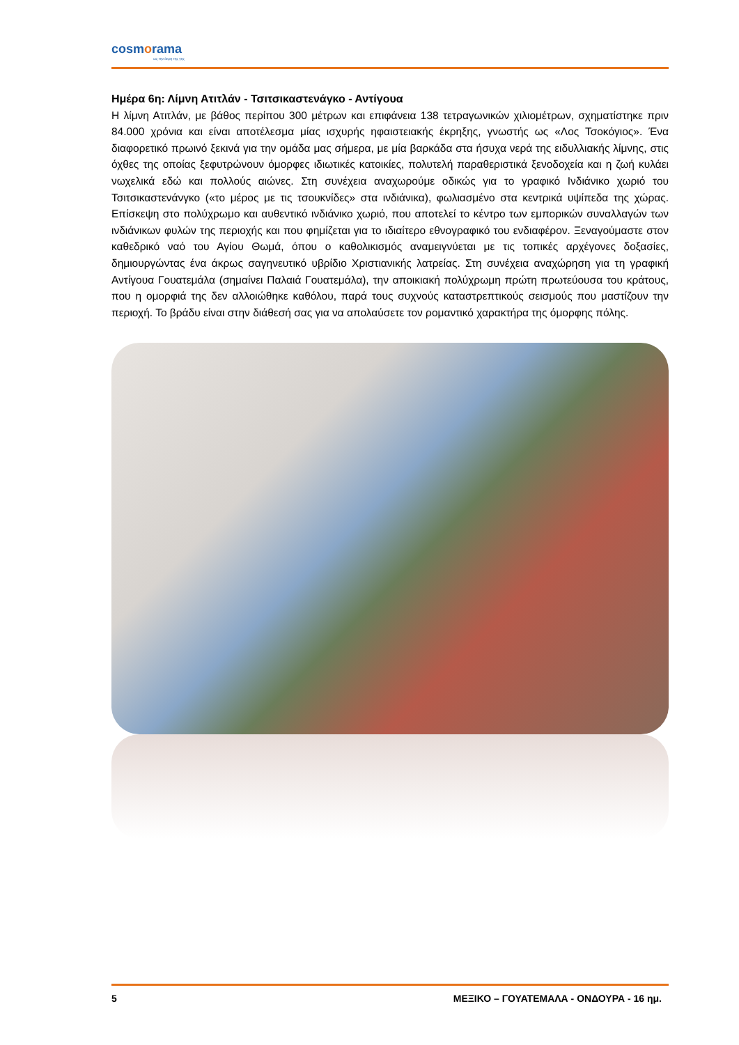cosmorama
ως την άκρη της γης
Ημέρα 6η: Λίμνη Ατιτλάν - Τσιτσικαστενάγκο - Αντίγουα
Η λίμνη Ατιτλάν, με βάθος περίπου 300 μέτρων και επιφάνεια 138 τετραγωνικών χιλιομέτρων, σχηματίστηκε πριν 84.000 χρόνια και είναι αποτέλεσμα μίας ισχυρής ηφαιστειακής έκρηξης, γνωστής ως «Λος Τσοκόγιος». Ένα διαφορετικό πρωινό ξεκινά για την ομάδα μας σήμερα, με μία βαρκάδα στα ήσυχα νερά της ειδυλλιακής λίμνης, στις όχθες της οποίας ξεφυτρώνουν όμορφες ιδιωτικές κατοικίες, πολυτελή παραθεριστικά ξενοδοχεία και η ζωή κυλάει νωχελικά εδώ και πολλούς αιώνες. Στη συνέχεια αναχωρούμε οδικώς για το γραφικό Ινδιάνικο χωριό του Τσιτσικαστενάνγκο («το μέρος με τις τσουκνίδες» στα ινδιάνικα), φωλιασμένο στα κεντρικά υψίπεδα της χώρας. Επίσκεψη στο πολύχρωμο και αυθεντικό ινδιάνικο χωριό, που αποτελεί το κέντρο των εμπορικών συναλλαγών των ινδιάνικων φυλών της περιοχής και που φημίζεται για το ιδιαίτερο εθνογραφικό του ενδιαφέρον. Ξεναγούμαστε στον καθεδρικό ναό του Αγίου Θωμά, όπου ο καθολικισμός αναμειγνύεται με τις τοπικές αρχέγονες δοξασίες, δημιουργώντας ένα άκρως σαγηνευτικό υβρίδιο Χριστιανικής λατρείας. Στη συνέχεια αναχώρηση για τη γραφική Αντίγουα Γουατεμάλα (σημαίνει Παλαιά Γουατεμάλα), την αποικιακή πολύχρωμη πρώτη πρωτεύουσα του κράτους, που η ομορφιά της δεν αλλοιώθηκε καθόλου, παρά τους συχνούς καταστρεπτικούς σεισμούς που μαστίζουν την περιοχή. Το βράδυ είναι στην διάθεσή σας για να απολαύσετε τον ρομαντικό χαρακτήρα της όμορφης πόλης.
5 ΜΕΞΙΚΟ – ΓΟΥΑΤΕΜΑΛΑ - ΟΝΔΟΥΡΑ - 16 ημ.